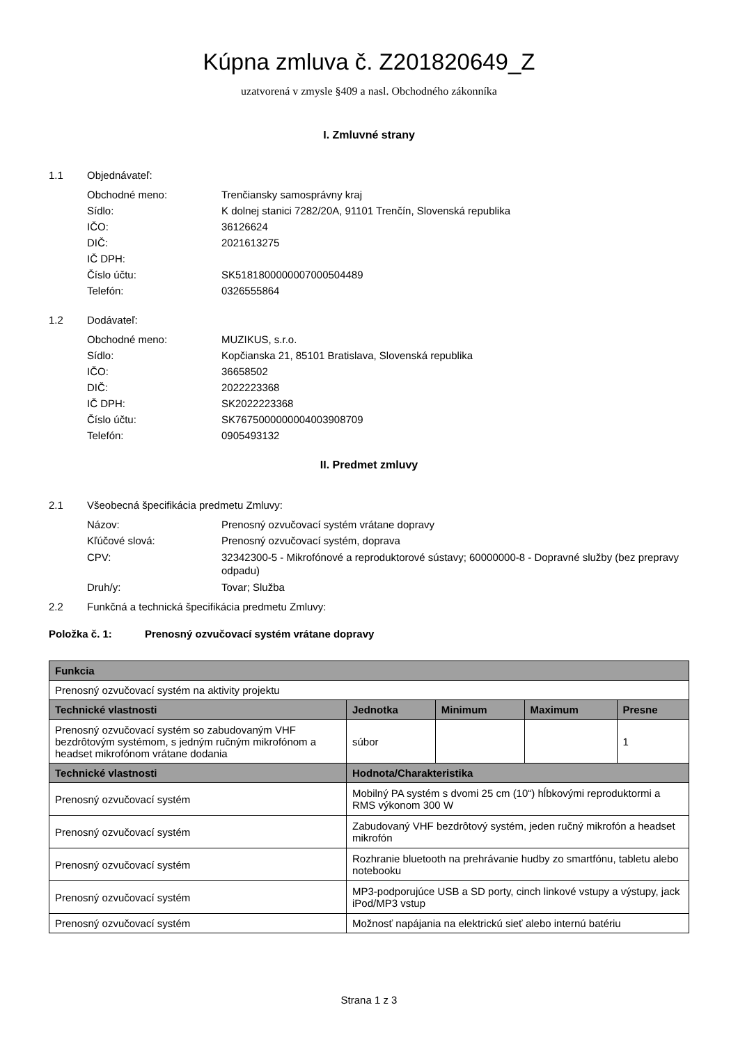Kúpna zmluva č. Z201820649_Z
uzatvorená v zmysle §409 a nasl. Obchodného zákonníka
I. Zmluvné strany
1.1 Objednávateľ:
Obchodné meno: Trenčiansky samosprávny kraj
Sídlo: K dolnej stanici 7282/20A, 91101 Trenčín, Slovenská republika
IČO: 36126624
DIČ: 2021613275
IČ DPH:
Číslo účtu: SK5181800000007000504489
Telefón: 0326555864
1.2 Dodávateľ:
Obchodné meno: MUZIKUS, s.r.o.
Sídlo: Kopčianska 21, 85101 Bratislava, Slovenská republika
IČO: 36658502
DIČ: 2022223368
IČ DPH: SK2022223368
Číslo účtu: SK7675000000004003908709
Telefón: 0905493132
II. Predmet zmluvy
2.1 Všeobecná špecifikácia predmetu Zmluvy:
Názov: Prenosný ozvučovací systém vrátane dopravy
Kľúčové slová: Prenosný ozvučovací systém, doprava
CPV: 32342300-5 - Mikrofónové a reproduktorové sústavy; 60000000-8 - Dopravné služby (bez prepravy odpadu)
Druh/y: Tovar; Služba
2.2 Funkčná a technická špecifikácia predmetu Zmluvy:
Položka č. 1: Prenosný ozvučovací systém vrátane dopravy
| Funkcia | | | | |
| --- | --- | --- | --- | --- |
| Prenosný ozvučovací systém na aktivity projektu | | | | |
| Technické vlastnosti | Jednotka | Minimum | Maximum | Presne |
| Prenosný ozvučovací systém so zabudovaným VHF bezdrôtovým systémom, s jedným ručným mikrofónom a headset mikrofónom vrátane dodania | súbor | | | 1 |
| Technické vlastnosti | Hodnota/Charakteristika | | | |
| Prenosný ozvučovací systém | Mobilný PA systém s dvomi 25 cm (10“) hĺbkovými reproduktormi a RMS výkonom 300 W | | | |
| Prenosný ozvučovací systém | Zabudovaný VHF bezdrôtový systém, jeden ručný mikrofón a headset mikrofón | | | |
| Prenosný ozvučovací systém | Rozhranie bluetooth na prehrávanie hudby zo smartfónu, tabletu alebo notebooku | | | |
| Prenosný ozvučovací systém | MP3-podporujúce USB a SD porty, cinch linkové vstupy a výstupy, jack iPod/MP3 vstup | | | |
| Prenosný ozvučovací systém | Možnosť napájania na elektrickú sieť alebo internú batériu | | | |
Strana 1 z 3